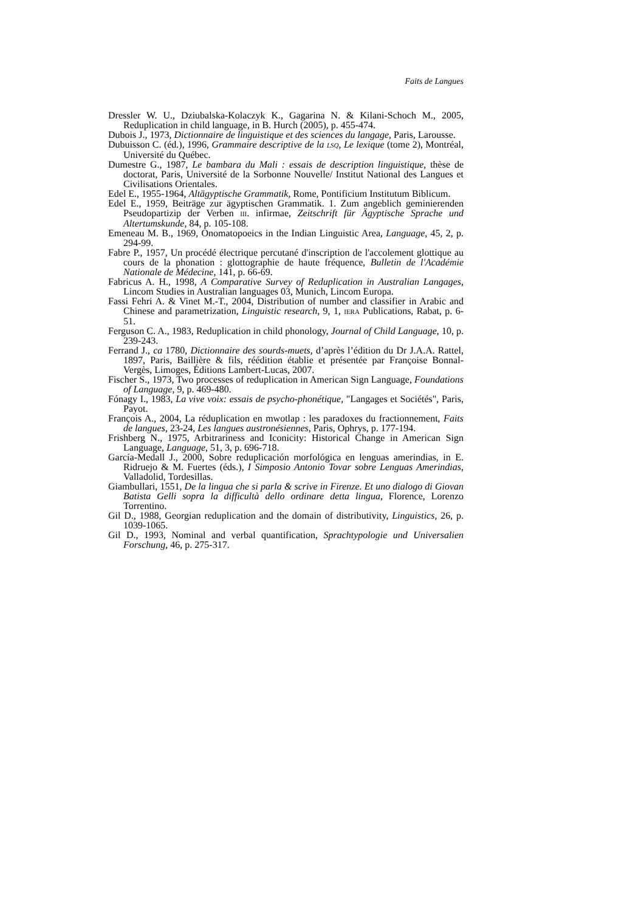Faits de Langues
Dressler W. U., Dziubalska-Kolaczyk K., Gagarina N. & Kilani-Schoch M., 2005, Reduplication in child language, in B. Hurch (2005), p. 455-474.
Dubois J., 1973, Dictionnaire de linguistique et des sciences du langage, Paris, Larousse.
Dubuisson C. (éd.), 1996, Grammaire descriptive de la LSQ, Le lexique (tome 2), Montréal, Université du Québec.
Dumestre G., 1987, Le bambara du Mali : essais de description linguistique, thèse de doctorat, Paris, Université de la Sorbonne Nouvelle/ Institut National des Langues et Civilisations Orientales.
Edel E., 1955-1964, Altägyptische Grammatik, Rome, Pontificium Institutum Biblicum.
Edel E., 1959, Beiträge zur ägyptischen Grammatik. 1. Zum angeblich geminierenden Pseudopartizip der Verben III. infirmae, Zeitschrift für Ägyptische Sprache und Altertumskunde, 84, p. 105-108.
Emeneau M. B., 1969, Onomatopoeics in the Indian Linguistic Area, Language, 45, 2, p. 294-99.
Fabre P., 1957, Un procédé électrique percutané d'inscription de l'accolement glottique au cours de la phonation : glottographie de haute fréquence, Bulletin de l'Académie Nationale de Médecine, 141, p. 66-69.
Fabricus A. H., 1998, A Comparative Survey of Reduplication in Australian Langages, Lincom Studies in Australian languages 03, Munich, Lincom Europa.
Fassi Fehri A. & Vinet M.-T., 2004, Distribution of number and classifier in Arabic and Chinese and parametrization, Linguistic research, 9, 1, IERA Publications, Rabat, p. 6-51.
Ferguson C. A., 1983, Reduplication in child phonology, Journal of Child Language, 10, p. 239-243.
Ferrand J., ca 1780, Dictionnaire des sourds-muets, d’après l’édition du Dr J.A.A. Rattel, 1897, Paris, Baillière & fils, réédition établie et présentée par Françoise Bonnal-Vergès, Limoges, Éditions Lambert-Lucas, 2007.
Fischer S., 1973, Two processes of reduplication in American Sign Language, Foundations of Language, 9, p. 469-480.
Fónagy I., 1983, La vive voix: essais de psycho-phonétique, "Langages et Sociétés", Paris, Payot.
François A., 2004, La réduplication en mwotlap : les paradoxes du fractionnement, Faits de langues, 23-24, Les langues austronésiennes, Paris, Ophrys, p. 177-194.
Frishberg N., 1975, Arbitrariness and Iconicity: Historical Change in American Sign Language, Language, 51, 3, p. 696-718.
García-Medall J., 2000, Sobre reduplicación morfológica en lenguas amerindias, in E. Ridruejo & M. Fuertes (éds.), I Simposio Antonio Tovar sobre Lenguas Amerindias, Valladolid, Tordesillas.
Giambullari, 1551, De la lingua che si parla & scrive in Firenze. Et uno dialogo di Giovan Batista Gelli sopra la difficultà dello ordinare detta lingua, Florence, Lorenzo Torrentino.
Gil D., 1988, Georgian reduplication and the domain of distributivity, Linguistics, 26, p. 1039-1065.
Gil D., 1993, Nominal and verbal quantification, Sprachtypologie und Universalien Forschung, 46, p. 275-317.